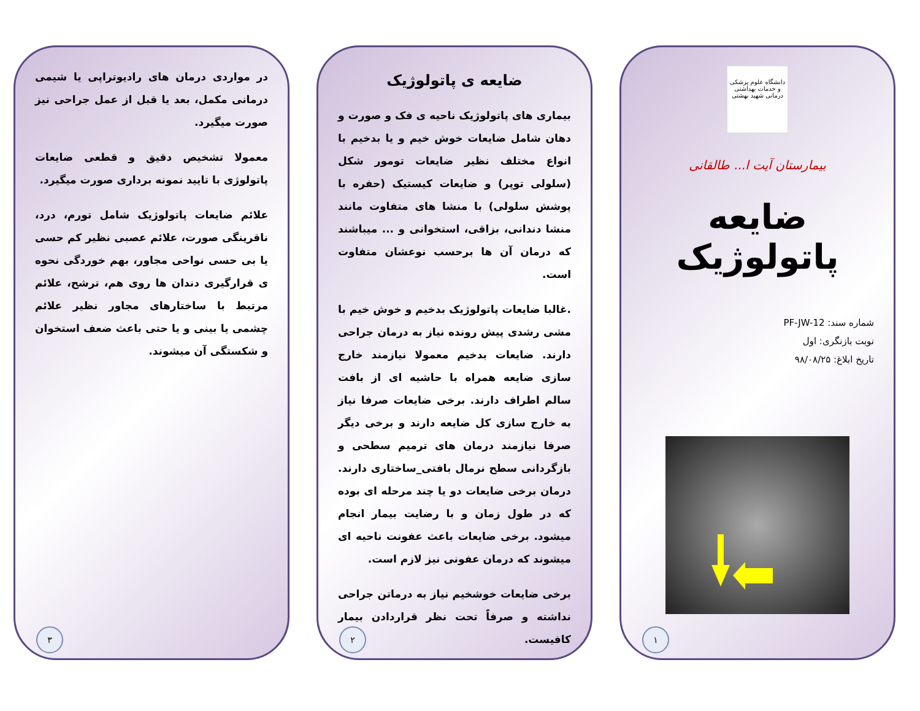دانشگاه علوم پزشکی و خدمات بهداشتی درمانی شهید بهشتی
بیمارستان آیت ا... طالقانی
ضایعه پاتولوژیک
شماره سند: PF-JW-12
نوبت بازنگری: اول
تاریخ ابلاغ: ۹۸/۰۸/۲۵
۱
ضایعه ی پاتولوژیک
بیماری های پاتولوژیک ناحیه ی فک و صورت و دهان شامل ضایعات خوش خیم و یا بدخیم با انواع مختلف نظیر ضایعات تومور شکل (سلولی توپر) و ضایعات کیستیک (حفره با پوشش سلولی) با منشا های متفاوت مانند منشا دندانی، بزاقی، استخوانی و ... میباشند که درمان آن ها برحسب نوعشان متفاوت است.
.غالبا ضایعات پاتولوژیک بدخیم و خوش خیم با مشی رشدی پیش رونده نیاز به درمان جراحی دارند. ضایعات بدخیم معمولا نیازمند خارج سازی ضایعه همراه با حاشیه ای از بافت سالم اطراف دارند. برخی ضایعات صرفا نیاز به خارج سازی کل ضایعه دارند و برخی دیگر صرفا نیازمند درمان های ترمیم سطحی و بازگردانی سطح نرمال بافتی_ساختاری دارند. درمان برخی ضایعات دو یا چند مرحله ای بوده که در طول زمان و با رضایت بیمار انجام میشود. برخی ضایعات باعث عفونت ناحیه ای میشوند که درمان عفونی نیز لازم است.
برخی ضایعات خوشخیم نیاز به درماتن جراحی نداشته و صرفاً تحت نظر قراردادن بیمار کافیست.
۲
در مواردی درمان های رادیوتراپی یا شیمی درمانی مکمل، بعد یا قبل از عمل جراحی نیز صورت میگیرد.
معمولا تشخیص دقیق و قطعی ضایعات پاتولوژی با تایید نمونه برداری صورت میگیرد.
علائم ضایعات پاتولوژیک شامل تورم، درد، ناقرینگی صورت، علائم عصبی نظیر کم حسی یا بی حسی نواحی مجاور، بهم خوردگی نحوه ی قرارگیری دندان ها روی هم، ترشح، علائم مرتبط با ساختارهای مجاور نظیر علائم چشمی یا بینی و یا حتی باعث ضعف استخوان و شکستگی آن میشوند.
۳